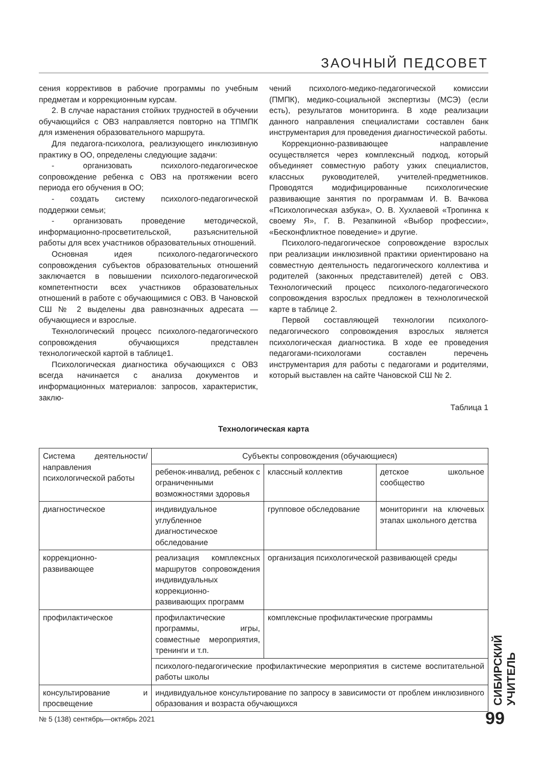ЗАОЧНЫЙ ПЕДСОВЕТ
сения коррективов в рабочие программы по учебным предметам и коррекционным курсам.
2. В случае нарастания стойких трудностей в обучении обучающийся с ОВЗ направляется повторно на ТПМПК для изменения образовательного маршрута.
Для педагога-психолога, реализующего инклюзивную практику в ОО, определены следующие задачи:
- организовать психолого-педагогическое сопровождение ребенка с ОВЗ на протяжении всего периода его обучения в ОО;
- создать систему психолого-педагогической поддержки семьи;
- организовать проведение методической, информационно-просветительской, разъяснительной работы для всех участников образовательных отношений.
Основная идея психолого-педагогического сопровождения субъектов образовательных отношений заключается в повышении психолого-педагогической компетентности всех участников образовательных отношений в работе с обучающимися с ОВЗ. В Чановской СШ № 2 выделены два равнозначных адресата — обучающиеся и взрослые.
Технологический процесс психолого-педагогического сопровождения обучающихся представлен технологической картой в таблице1.
Психологическая диагностика обучающихся с ОВЗ всегда начинается с анализа документов и информационных материалов: запросов, характеристик, заклю-
чений психолого-медико-педагогической комиссии (ПМПК), медико-социальной экспертизы (МСЭ) (если есть), результатов мониторинга. В ходе реализации данного направления специалистами составлен банк инструментария для проведения диагностической работы.
Коррекционно-развивающее направление осуществляется через комплексный подход, который объединяет совместную работу узких специалистов, классных руководителей, учителей-предметников. Проводятся модифицированные психологические развивающие занятия по программам И. В. Вачкова «Психологическая азбука», О. В. Хухлаевой «Тропинка к своему Я», Г. В. Резапкиной «Выбор профессии», «Бесконфликтное поведение» и другие.
Психолого-педагогическое сопровождение взрослых при реализации инклюзивной практики ориентировано на совместную деятельность педагогического коллектива и родителей (законных представителей) детей с ОВЗ. Технологический процесс психолого-педагогического сопровождения взрослых предложен в технологической карте в таблице 2.
Первой составляющей технологии психолого-педагогического сопровождения взрослых является психологическая диагностика. В ходе ее проведения педагогами-психологами составлен перечень инструментария для работы с педагогами и родителями, который выставлен на сайте Чановской СШ № 2.
Таблица 1
Технологическая карта
| Система деятельности/ направления психологической работы | Субъекты сопровождения (обучающиеся) | | |
| --- | --- | --- | --- |
| | ребенок-инвалид, ребенок с ограниченными возможностями здоровья | классный коллектив | детское школьное сообщество |
| диагностическое | индивидуальное углубленное диагностическое обследование | групповое обследование | мониторинги на ключевых этапах школьного детства |
| коррекционно-развивающее | реализация комплексных маршрутов сопровождения индивидуальных коррекционно-развивающих программ | организация психологической развивающей среды | |
| профилактическое | профилактические программы, игры, совместные мероприятия, тренинги и т.п. | комплексные профилактические программы | |
| | психолого-педагогические профилактические мероприятия в системе воспитательной работы школы | | |
| консультирование и просвещение | индивидуальное консультирование по запросу в зависимости от проблем инклюзивного образования и возраста обучающихся | | |
№ 5 (138) сентябрь—октябрь 2021
СИБИРСКИЙ УЧИТЕЛЬ
99